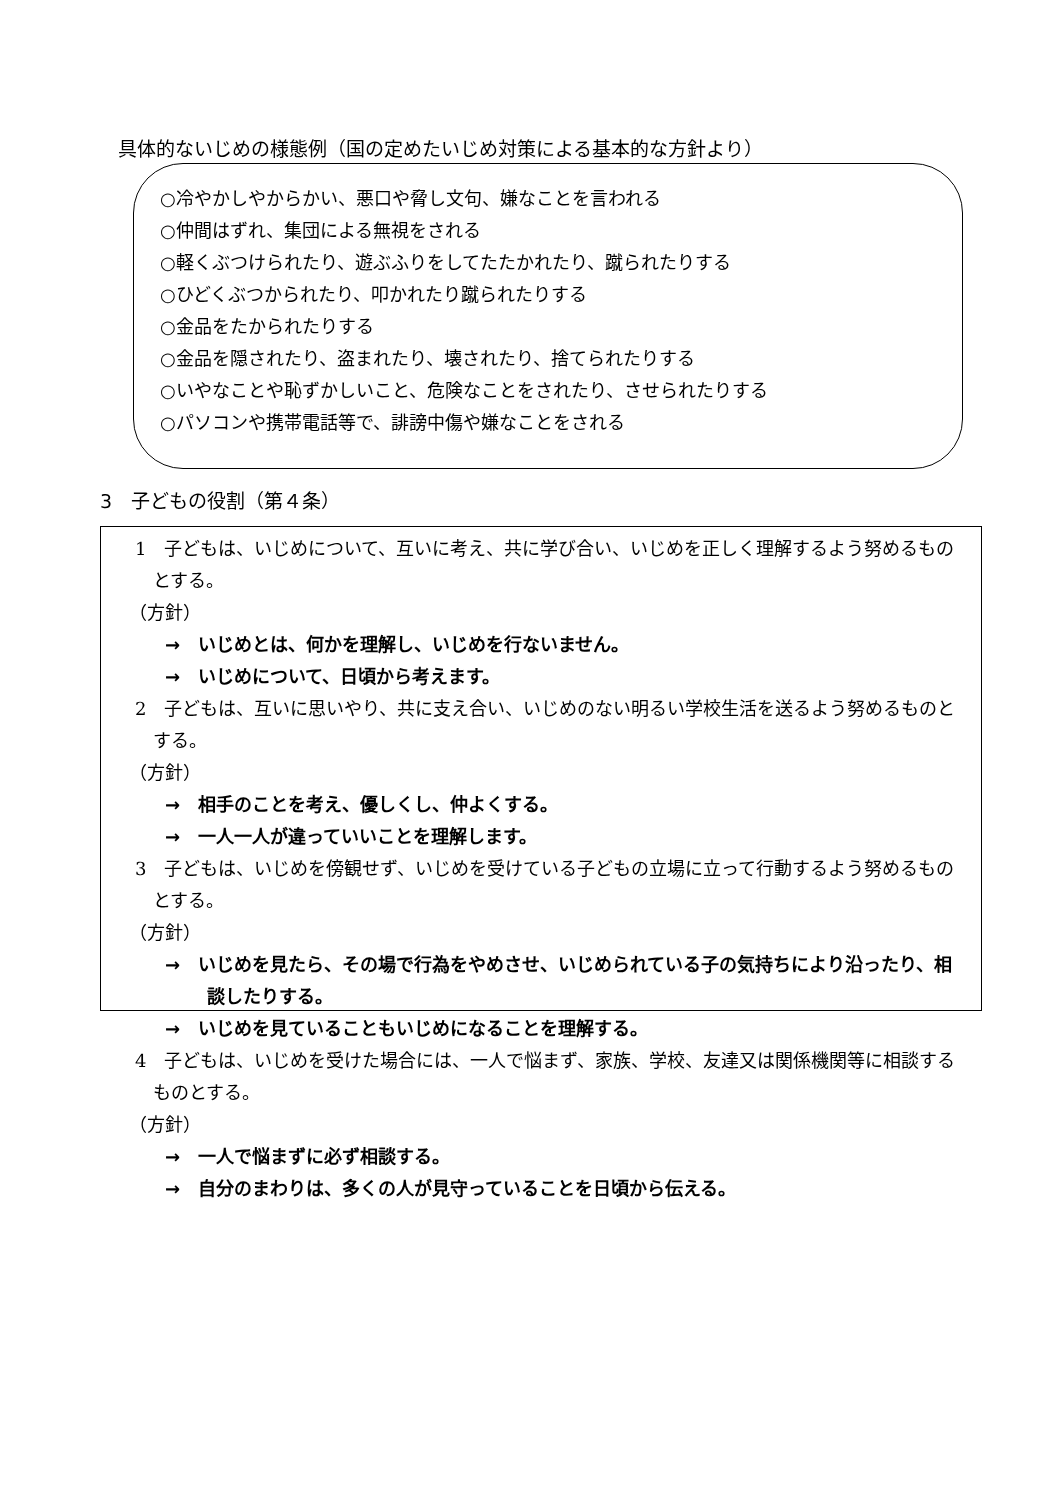具体的ないじめの様態例（国の定めたいじめ対策による基本的な方針より）
○冷やかしやからかい、悪口や脅し文句、嫌なことを言われる
○仲間はずれ、集団による無視をされる
○軽くぶつけられたり、遊ぶふりをしてたたかれたり、蹴られたりする
○ひどくぶつかられたり、叩かれたり蹴られたりする
○金品をたかられたりする
○金品を隠されたり、盗まれたり、壊されたり、捨てられたりする
○いやなことや恥ずかしいこと、危険なことをされたり、させられたりする
○パソコンや携帯電話等で、誹謗中傷や嫌なことをされる
3　子どもの役割（第４条）
1　子どもは、いじめについて、互いに考え、共に学び合い、いじめを正しく理解するよう努めるものとする。
（方針）
→　いじめとは、何かを理解し、いじめを行ないません。
→　いじめについて、日頃から考えます。
2　子どもは、互いに思いやり、共に支え合い、いじめのない明るい学校生活を送るよう努めるものとする。
（方針）
→　相手のことを考え、優しくし、仲よくする。
→　一人一人が違っていいことを理解します。
3　子どもは、いじめを傍観せず、いじめを受けている子どもの立場に立って行動するよう努めるものとする。
（方針）
→　いじめを見たら、その場で行為をやめさせ、いじめられている子の気持ちにより沿ったり、相談したりする。
→　いじめを見ていることもいじめになることを理解する。
4　子どもは、いじめを受けた場合には、一人で悩まず、家族、学校、友達又は関係機関等に相談するものとする。
（方針）
→　一人で悩まずに必ず相談する。
→　自分のまわりは、多くの人が見守っていることを日頃から伝える。